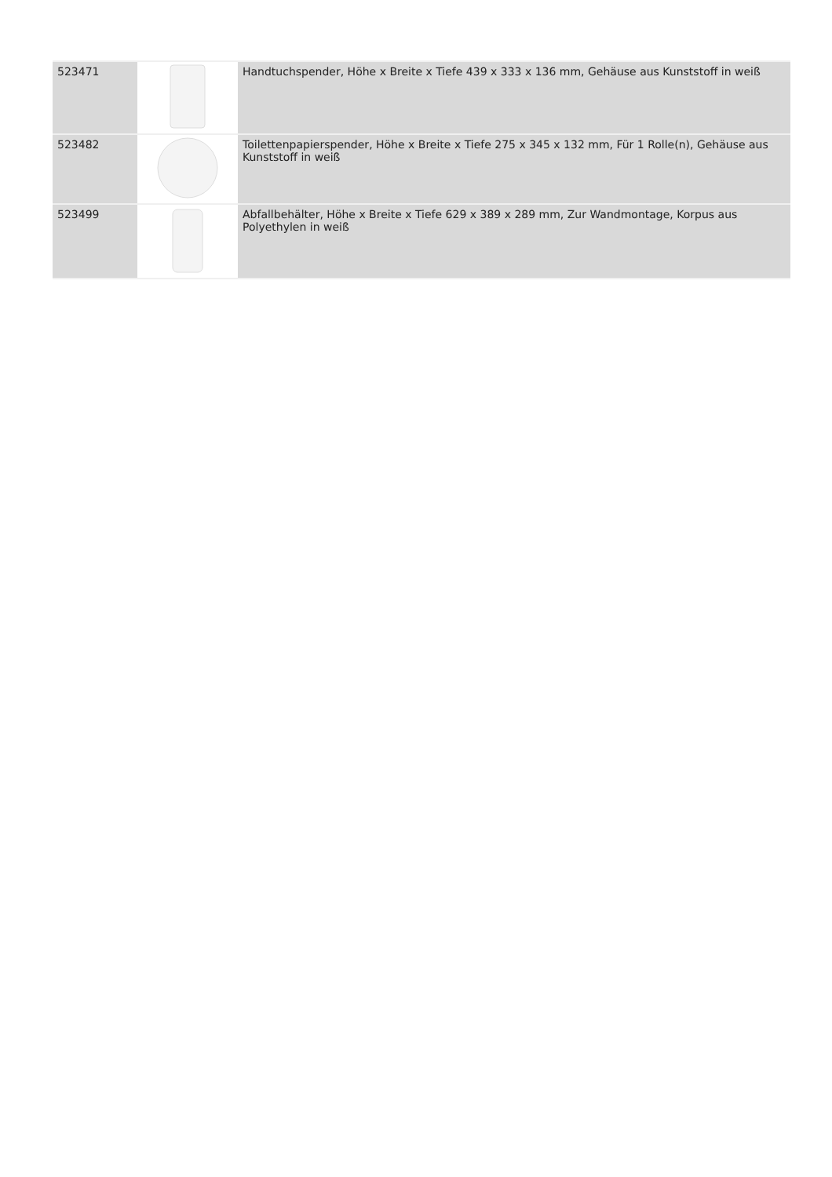| 523471 | | Handtuchspender, Höhe x Breite x Tiefe 439 x 333 x 136 mm, Gehäuse aus Kunststoff in weiß |
| 523482 | | Toilettenpapierspender, Höhe x Breite x Tiefe 275 x 345 x 132 mm, Für 1 Rolle(n), Gehäuse aus Kunststoff in weiß |
| 523499 | | Abfallbehälter, Höhe x Breite x Tiefe 629 x 389 x 289 mm, Zur Wandmontage, Korpus aus Polyethylen in weiß |